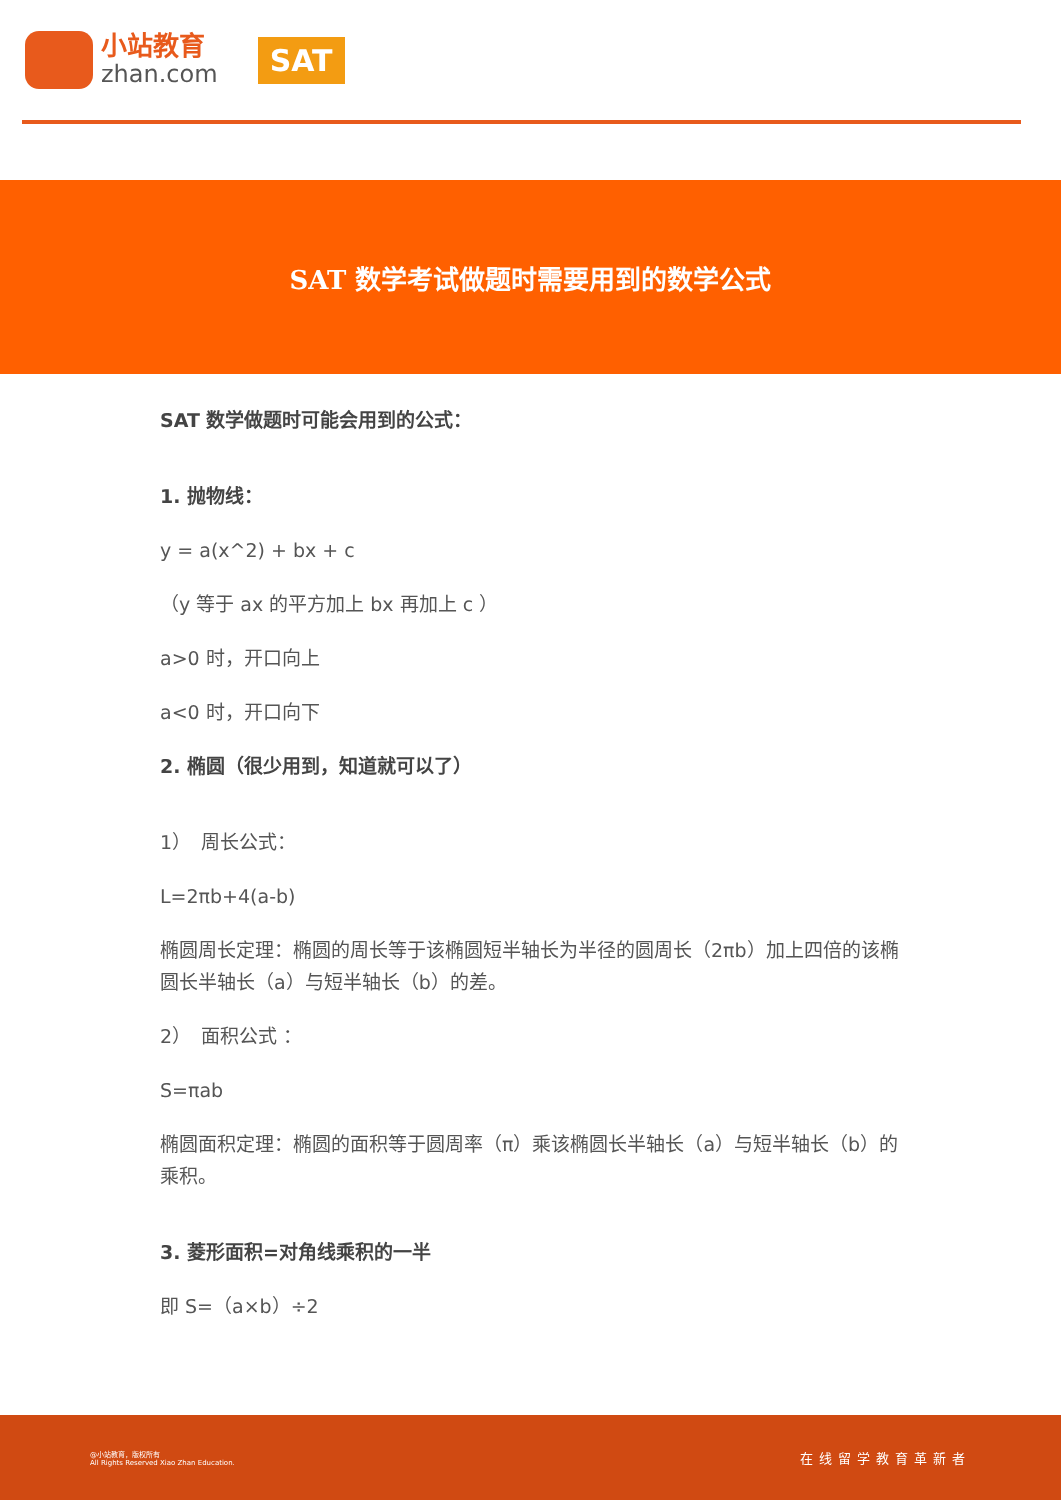小站教育
zhan.com
SAT
SAT 数学考试做题时需要用到的数学公式
SAT 数学做题时可能会用到的公式：
1. 抛物线：
y = a(x^2) + bx + c
（y 等于 ax 的平方加上 bx 再加上 c ）
a>0 时，开口向上
a<0 时，开口向下
2. 椭圆（很少用到，知道就可以了）
1）　周长公式：
L=2πb+4(a-b)
椭圆周长定理：椭圆的周长等于该椭圆短半轴长为半径的圆周长（2πb）加上四倍的该椭圆长半轴长（a）与短半轴长（b）的差。
2）　面积公式 ：
S=πab
椭圆面积定理：椭圆的面积等于圆周率（π）乘该椭圆长半轴长（a）与短半轴长（b）的乘积。
3. 菱形面积=对角线乘积的一半
即 S=（a×b）÷2
@小站教育，版权所有
All Rights Reserved Xiao Zhan Education. 在线留学教育革新者